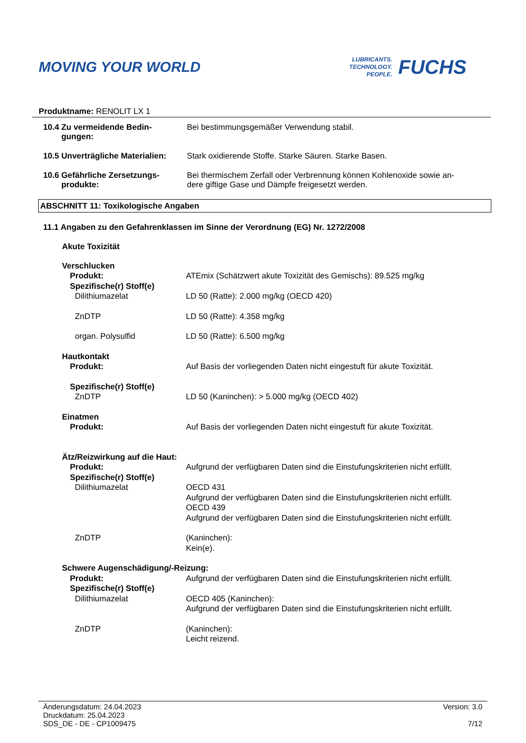MOVING YOUR WORLD
LUBRICANTS.
TECHNOLOGY.
PEOPLE.
FUCHS
Produktname: RENOLIT LX 1
10.4 Zu vermeidende Bedin-
gungen:
Bei bestimmungsgemäßer Verwendung stabil.
10.5 Unverträgliche Materialien:
Stark oxidierende Stoffe. Starke Säuren. Starke Basen.
10.6 Gefährliche Zersetzungs-
produkte:
Bei thermischem Zerfall oder Verbrennung können Kohlenoxide sowie an-
dere giftige Gase und Dämpfe freigesetzt werden.
ABSCHNITT 11: Toxikologische Angaben
11.1 Angaben zu den Gefahrenklassen im Sinne der Verordnung (EG) Nr. 1272/2008
Akute Toxizität
Verschlucken
Produkt: ATEmix (Schätzwert akute Toxizität des Gemischs): 89.525 mg/kg
Spezifische(r) Stoff(e)
Dilithiumazelat LD 50 (Ratte): 2.000 mg/kg (OECD 420)
ZnDTP LD 50 (Ratte): 4.358 mg/kg
organ. Polysulfid LD 50 (Ratte): 6.500 mg/kg
Hautkontakt
Produkt: Auf Basis der vorliegenden Daten nicht eingestuft für akute Toxizität.
Spezifische(r) Stoff(e)
ZnDTP LD 50 (Kaninchen): > 5.000 mg/kg (OECD 402)
Einatmen
Produkt: Auf Basis der vorliegenden Daten nicht eingestuft für akute Toxizität.
Ätz/Reizwirkung auf die Haut:
Produkt: Aufgrund der verfügbaren Daten sind die Einstufungskriterien nicht erfüllt.
Spezifische(r) Stoff(e)
Dilithiumazelat OECD 431
Aufgrund der verfügbaren Daten sind die Einstufungskriterien nicht erfüllt.
OECD 439
Aufgrund der verfügbaren Daten sind die Einstufungskriterien nicht erfüllt.
ZnDTP (Kaninchen):
Kein(e).
Schwere Augenschädigung/-Reizung:
Produkt: Aufgrund der verfügbaren Daten sind die Einstufungskriterien nicht erfüllt.
Spezifische(r) Stoff(e)
Dilithiumazelat OECD 405 (Kaninchen):
Aufgrund der verfügbaren Daten sind die Einstufungskriterien nicht erfüllt.
ZnDTP (Kaninchen):
Leicht reizend.
Änderungsdatum: 24.04.2023
Druckdatum: 25.04.2023
SDS_DE - DE - CP1009475
Version: 3.0
7/12